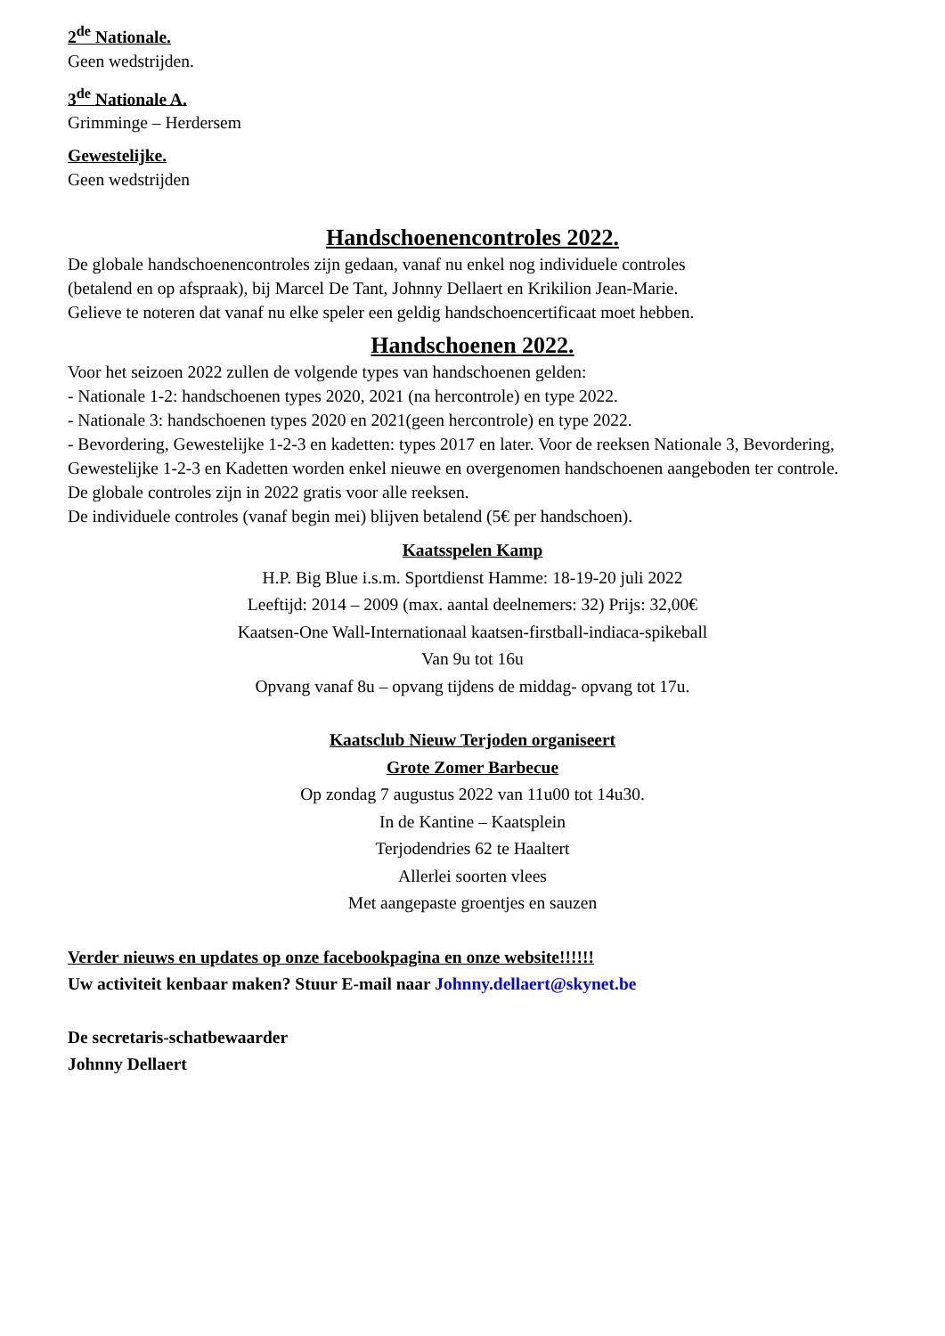2<sup>de</sup> Nationale.
Geen wedstrijden.
3<sup>de</sup> Nationale A.
Grimminge – Herdersem
Gewestelijke.
Geen wedstrijden
Handschoenencontroles 2022.
De globale handschoenencontroles zijn gedaan, vanaf nu enkel nog individuele controles
(betalend en op afspraak), bij Marcel De Tant, Johnny Dellaert en Krikilion Jean-Marie.
Gelieve te noteren dat vanaf nu elke speler een geldig handschoencertificaat moet hebben.
Handschoenen 2022.
Voor het seizoen 2022 zullen de volgende types van handschoenen gelden:
- Nationale 1-2: handschoenen types 2020, 2021 (na hercontrole) en type 2022.
- Nationale 3: handschoenen types 2020 en 2021(geen hercontrole) en type 2022.
- Bevordering, Gewestelijke 1-2-3 en kadetten: types 2017 en later. Voor de reeksen Nationale 3, Bevordering, Gewestelijke 1-2-3 en Kadetten worden enkel nieuwe en overgenomen handschoenen aangeboden ter controle.
De globale controles zijn in 2022 gratis voor alle reeksen.
De individuele controles (vanaf begin mei) blijven betalend (5€ per handschoen).
Kaatsspelen Kamp
H.P. Big Blue i.s.m. Sportdienst Hamme: 18-19-20 juli 2022
Leeftijd: 2014 – 2009 (max. aantal deelnemers: 32) Prijs: 32,00€
Kaatsen-One Wall-Internationaal kaatsen-firstball-indiaca-spikeball
Van 9u tot 16u
Opvang vanaf 8u – opvang tijdens de middag- opvang tot 17u.
Kaatsclub Nieuw Terjoden organiseert
Grote Zomer Barbecue
Op zondag 7 augustus 2022 van 11u00 tot 14u30.
In de Kantine – Kaatsplein
Terjodendries 62 te Haaltert
Allerlei soorten vlees
Met aangepaste groentjes en sauzen
Verder nieuws en updates op onze facebookpagina en onze website!!!!!!
Uw activiteit kenbaar maken? Stuur E-mail naar Johnny.dellaert@skynet.be
De secretaris-schatbewaarder
Johnny Dellaert